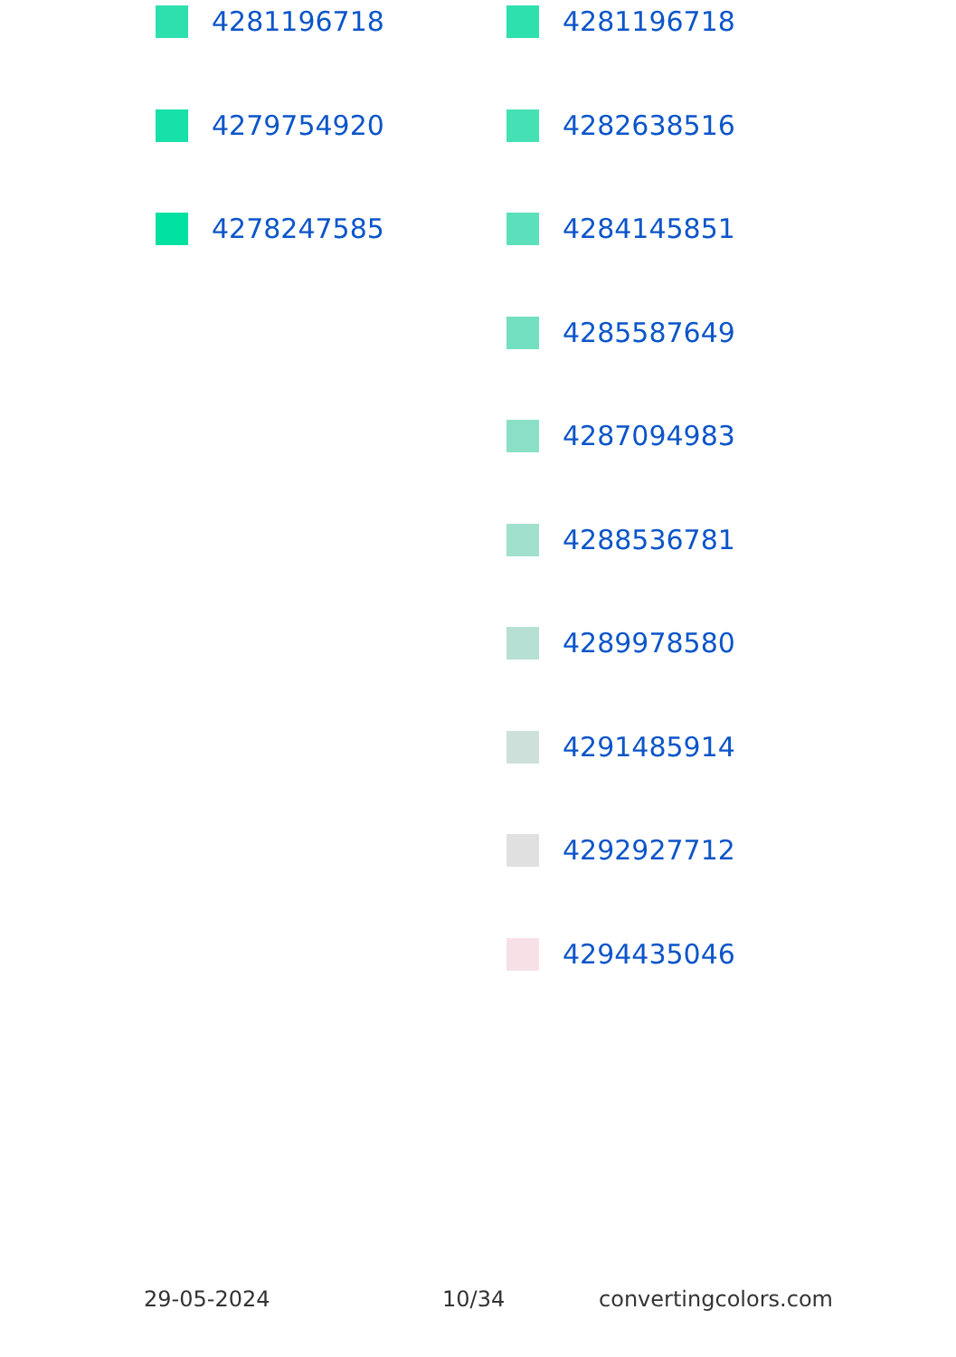4281196718
4279754920
4278247585
4281196718
4282638516
4284145851
4285587649
4287094983
4288536781
4289978580
4291485914
4292927712
4294435046
29-05-2024 10/34 convertingcolors.com